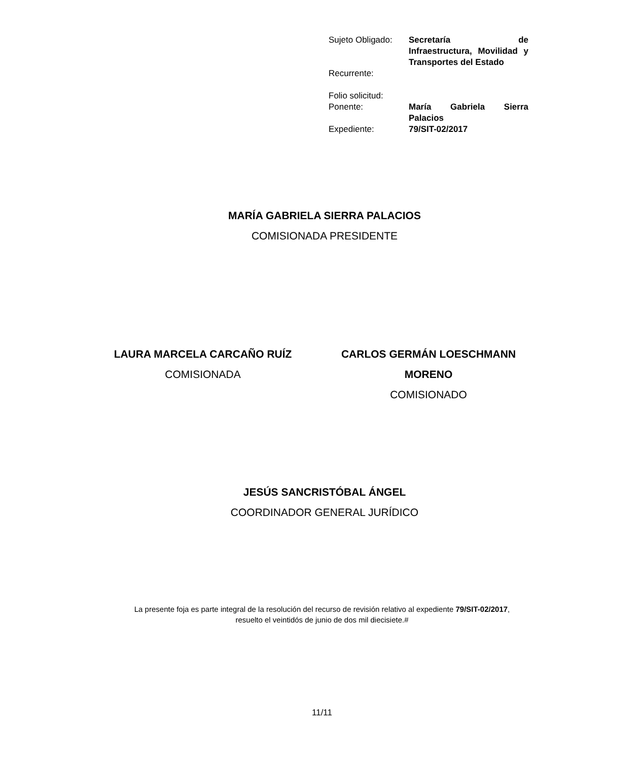| Sujeto Obligado: | Secretaría de Infraestructura, Movilidad y Transportes del Estado |
| Recurrente: | |
| Folio solicitud: | |
| Ponente: | María Gabriela Sierra Palacios |
| Expediente: | 79/SIT-02/2017 |
MARÍA GABRIELA SIERRA PALACIOS
COMISIONADA PRESIDENTE
LAURA MARCELA CARCAÑO RUÍZ
COMISIONADA
CARLOS GERMÁN LOESCHMANN MORENO
COMISIONADO
JESÚS SANCRISTÓBAL ÁNGEL
COORDINADOR GENERAL JURÍDICO
La presente foja es parte integral de la resolución del recurso de revisión relativo al expediente 79/SIT-02/2017, resuelto el veintidós de junio de dos mil diecisiete.#
11/11